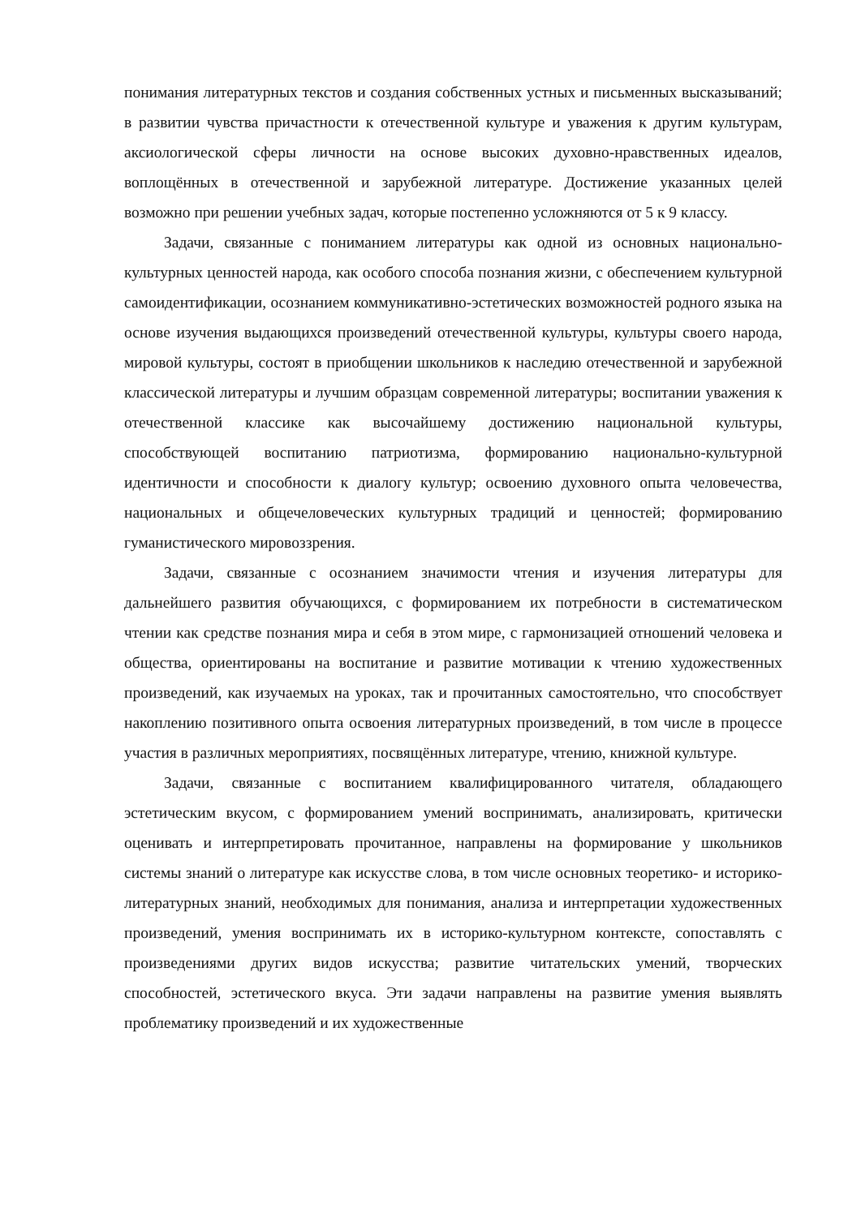понимания литературных текстов и создания собственных устных и письменных высказываний; в развитии чувства причастности к отечественной культуре и уважения к другим культурам, аксиологической сферы личности на основе высоких духовно-нравственных идеалов, воплощённых в отечественной и зарубежной литературе. Достижение указанных целей возможно при решении учебных задач, которые постепенно усложняются от 5 к 9 классу.
Задачи, связанные с пониманием литературы как одной из основных национально-культурных ценностей народа, как особого способа познания жизни, с обеспечением культурной самоидентификации, осознанием коммуникативно-эстетических возможностей родного языка на основе изучения выдающихся произведений отечественной культуры, культуры своего народа, мировой культуры, состоят в приобщении школьников к наследию отечественной и зарубежной классической литературы и лучшим образцам современной литературы; воспитании уважения к отечественной классике как высочайшему достижению национальной культуры, способствующей воспитанию патриотизма, формированию национально-культурной идентичности и способности к диалогу культур; освоению духовного опыта человечества, национальных и общечеловеческих культурных традиций и ценностей; формированию гуманистического мировоззрения.
Задачи, связанные с осознанием значимости чтения и изучения литературы для дальнейшего развития обучающихся, с формированием их потребности в систематическом чтении как средстве познания мира и себя в этом мире, с гармонизацией отношений человека и общества, ориентированы на воспитание и развитие мотивации к чтению художественных произведений, как изучаемых на уроках, так и прочитанных самостоятельно, что способствует накоплению позитивного опыта освоения литературных произведений, в том числе в процессе участия в различных мероприятиях, посвящённых литературе, чтению, книжной культуре.
Задачи, связанные с воспитанием квалифицированного читателя, обладающего эстетическим вкусом, с формированием умений воспринимать, анализировать, критически оценивать и интерпретировать прочитанное, направлены на формирование у школьников системы знаний о литературе как искусстве слова, в том числе основных теоретико- и историко-литературных знаний, необходимых для понимания, анализа и интерпретации художественных произведений, умения воспринимать их в историко-культурном контексте, сопоставлять с произведениями других видов искусства; развитие читательских умений, творческих способностей, эстетического вкуса. Эти задачи направлены на развитие умения выявлять проблематику произведений и их художественные